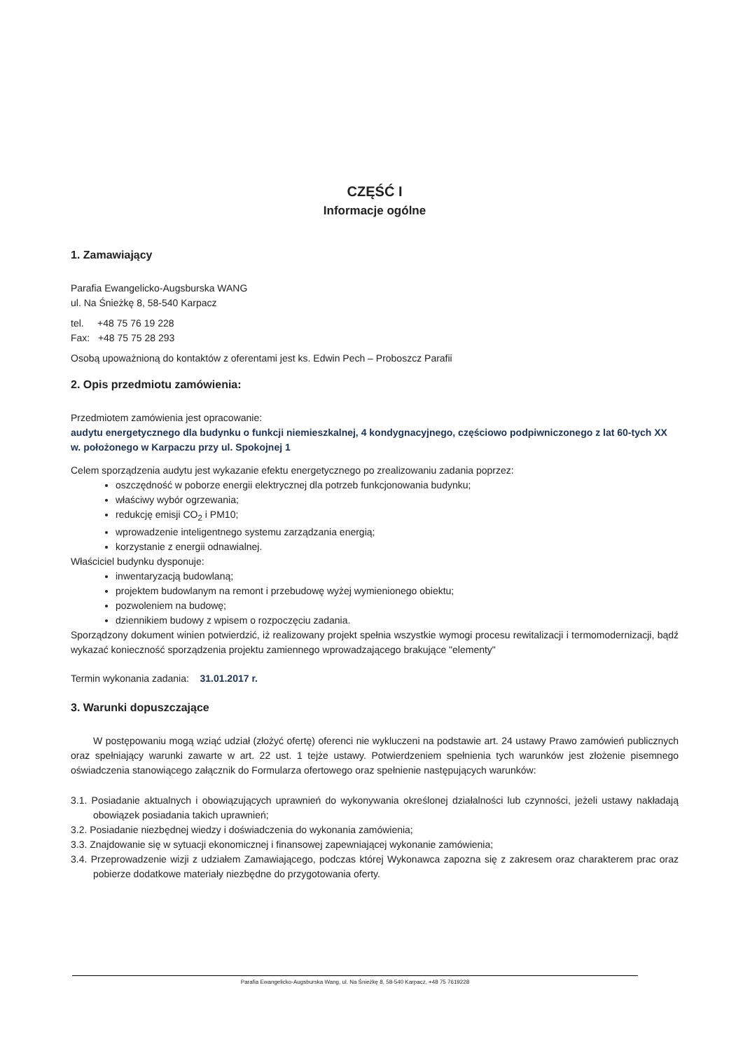CZĘŚĆ I
Informacje ogólne
1. Zamawiający
Parafia Ewangelicko-Augsburska WANG
ul. Na Śnieżkę 8, 58-540 Karpacz
tel. +48 75 76 19 228
Fax: +48 75 75 28 293
Osobą upoważnioną do kontaktów z oferentami jest ks. Edwin Pech – Proboszcz Parafii
2. Opis przedmiotu zamówienia:
Przedmiotem zamówienia jest opracowanie:
audytu energetycznego dla budynku o funkcji niemieszkalnej, 4 kondygnacyjnego, częściowo podpiwniczonego z lat 60-tych XX w. położonego w Karpaczu przy ul. Spokojnej 1
Celem sporządzenia audytu jest wykazanie efektu energetycznego po zrealizowaniu zadania poprzez:
oszczędność w poborze energii elektrycznej dla potrzeb funkcjonowania budynku;
właściwy wybór ogrzewania;
redukcję emisji CO<sub>2</sub> i PM10;
wprowadzenie inteligentnego systemu zarządzania energią;
korzystanie z energii odnawialnej.
Właściciel budynku dysponuje:
inwentaryzacją budowlaną;
projektem budowlanym na remont i przebudowę wyżej wymienionego obiektu;
pozwoleniem na budowę;
dziennikiem budowy z wpisem o rozpoczęciu zadania.
Sporządzony dokument winien potwierdzić, iż realizowany projekt spełnia wszystkie wymogi procesu rewitalizacji i termomodernizacji, bądź wykazać konieczność sporządzenia projektu zamiennego wprowadzającego brakujące "elementy"
Termin wykonania zadania: 31.01.2017 r.
3. Warunki dopuszczające
W postępowaniu mogą wziąć udział (złożyć ofertę) oferenci nie wykluczeni na podstawie art. 24 ustawy Prawo zamówień publicznych oraz spełniający warunki zawarte w art. 22 ust. 1 tejże ustawy. Potwierdzeniem spełnienia tych warunków jest złożenie pisemnego oświadczenia stanowiącego załącznik do Formularza ofertowego oraz spełnienie następujących warunków:
3.1. Posiadanie aktualnych i obowiązujących uprawnień do wykonywania określonej działalności lub czynności, jeżeli ustawy nakładają obowiązek posiadania takich uprawnień;
3.2. Posiadanie niezbędnej wiedzy i doświadczenia do wykonania zamówienia;
3.3. Znajdowanie się w sytuacji ekonomicznej i finansowej zapewniającej wykonanie zamówienia;
3.4. Przeprowadzenie wizji z udziałem Zamawiającego, podczas której Wykonawca zapozna się z zakresem oraz charakterem prac oraz pobierze dodatkowe materiały niezbędne do przygotowania oferty.
Parafia Ewangelicko-Augsburska Wang, ul. Na Śnieżkę 8, 58-540 Karpacz, +48 75 7619228